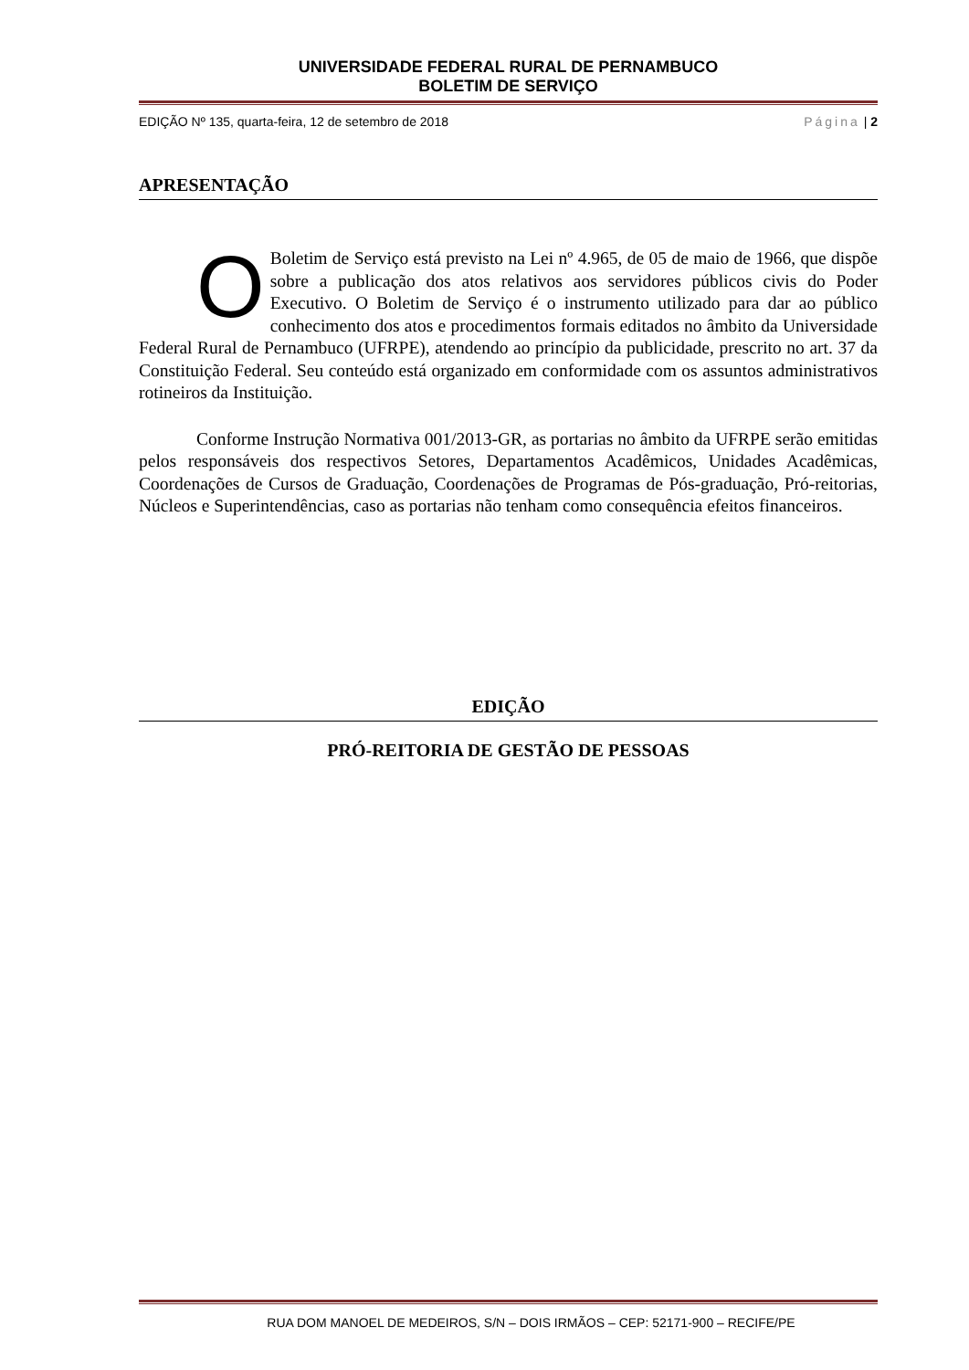UNIVERSIDADE FEDERAL RURAL DE PERNAMBUCO
BOLETIM DE SERVIÇO
EDIÇÃO Nº 135, quarta-feira, 12 de setembro de 2018 Página | 2
APRESENTAÇÃO
O Boletim de Serviço está previsto na Lei nº 4.965, de 05 de maio de 1966, que dispõe sobre a publicação dos atos relativos aos servidores públicos civis do Poder Executivo. O Boletim de Serviço é o instrumento utilizado para dar ao público conhecimento dos atos e procedimentos formais editados no âmbito da Universidade Federal Rural de Pernambuco (UFRPE), atendendo ao princípio da publicidade, prescrito no art. 37 da Constituição Federal. Seu conteúdo está organizado em conformidade com os assuntos administrativos rotineiros da Instituição.
Conforme Instrução Normativa 001/2013-GR, as portarias no âmbito da UFRPE serão emitidas pelos responsáveis dos respectivos Setores, Departamentos Acadêmicos, Unidades Acadêmicas, Coordenações de Cursos de Graduação, Coordenações de Programas de Pós-graduação, Pró-reitorias, Núcleos e Superintendências, caso as portarias não tenham como consequência efeitos financeiros.
EDIÇÃO
PRÓ-REITORIA DE GESTÃO DE PESSOAS
RUA DOM MANOEL DE MEDEIROS, S/N – DOIS IRMÃOS – CEP: 52171-900 – RECIFE/PE